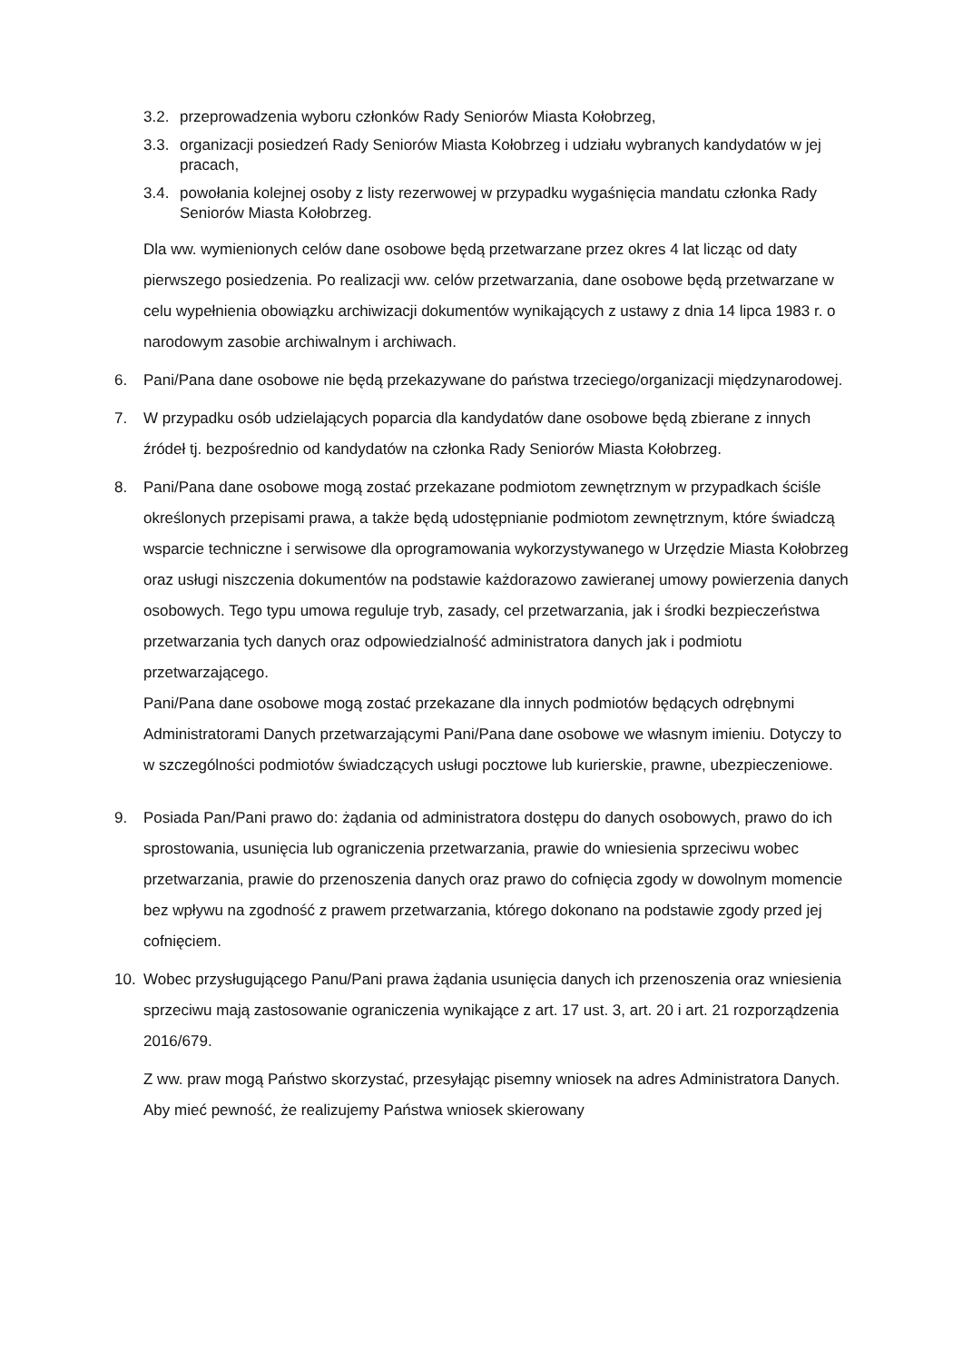3.2. przeprowadzenia wyboru członków Rady Seniorów Miasta Kołobrzeg,
3.3. organizacji posiedzeń Rady Seniorów Miasta Kołobrzeg i udziału wybranych kandydatów w jej pracach,
3.4. powołania kolejnej osoby z listy rezerwowej w przypadku wygaśnięcia mandatu członka Rady Seniorów Miasta Kołobrzeg.
Dla ww. wymienionych celów dane osobowe będą przetwarzane przez okres 4 lat licząc od daty pierwszego posiedzenia. Po realizacji ww. celów przetwarzania, dane osobowe będą przetwarzane w celu wypełnienia obowiązku archiwizacji dokumentów wynikających z ustawy z dnia 14 lipca 1983 r. o narodowym zasobie archiwalnym i archiwach.
6. Pani/Pana dane osobowe nie będą przekazywane do państwa trzeciego/organizacji międzynarodowej.
7. W przypadku osób udzielających poparcia dla kandydatów dane osobowe będą zbierane z innych źródeł tj. bezpośrednio od kandydatów na członka Rady Seniorów Miasta Kołobrzeg.
8. Pani/Pana dane osobowe mogą zostać przekazane podmiotom zewnętrznym w przypadkach ściśle określonych przepisami prawa, a także będą udostępnianie podmiotom zewnętrznym, które świadczą wsparcie techniczne i serwisowe dla oprogramowania wykorzystywanego w Urzędzie Miasta Kołobrzeg oraz usługi niszczenia dokumentów na podstawie każdorazowo zawieranej umowy powierzenia danych osobowych. Tego typu umowa reguluje tryb, zasady, cel przetwarzania, jak i środki bezpieczeństwa przetwarzania tych danych oraz odpowiedzialność administratora danych jak i podmiotu przetwarzającego.
Pani/Pana dane osobowe mogą zostać przekazane dla innych podmiotów będących odrębnymi Administratorami Danych przetwarzającymi Pani/Pana dane osobowe we własnym imieniu. Dotyczy to w szczególności podmiotów świadczących usługi pocztowe lub kurierskie, prawne, ubezpieczeniowe.
9. Posiada Pan/Pani prawo do: żądania od administratora dostępu do danych osobowych, prawo do ich sprostowania, usunięcia lub ograniczenia przetwarzania, prawie do wniesienia sprzeciwu wobec przetwarzania, prawie do przenoszenia danych oraz prawo do cofnięcia zgody w dowolnym momencie bez wpływu na zgodność z prawem przetwarzania, którego dokonano na podstawie zgody przed jej cofnięciem.
10. Wobec przysługującego Panu/Pani prawa żądania usunięcia danych ich przenoszenia oraz wniesienia sprzeciwu mają zastosowanie ograniczenia wynikające z art. 17 ust. 3, art. 20 i art. 21 rozporządzenia 2016/679.
Z ww. praw mogą Państwo skorzystać, przesyłając pisemny wniosek na adres Administratora Danych. Aby mieć pewność, że realizujemy Państwa wniosek skierowany